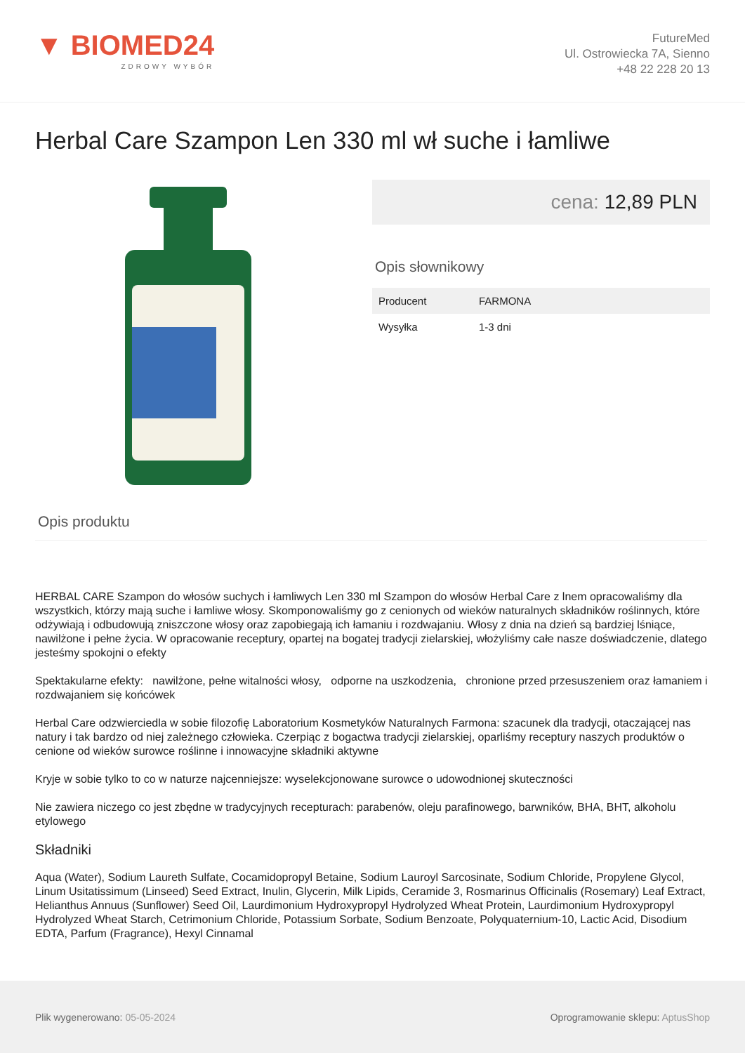▼ BIOMED24
ZDROWY WYBÓR
FutureMed
Ul. Ostrowiecka 7A, Sienno
+48 22 228 20 13
Herbal Care Szampon Len 330 ml wł suche i łamliwe
cena: 12,89 PLN
Opis słownikowy
| Producent | FARMONA |
| Wysyłka | 1-3 dni |
Opis produktu
HERBAL CARE Szampon do włosów suchych i łamliwych Len 330 ml Szampon do włosów Herbal Care z lnem opracowaliśmy dla wszystkich, którzy mają suche i łamliwe włosy. Skomponowaliśmy go z cenionych od wieków naturalnych składników roślinnych, które odżywiają i odbudowują zniszczone włosy oraz zapobiegają ich łamaniu i rozdwajaniu. Włosy z dnia na dzień są bardziej lśniące, nawilżone i pełne życia. W opracowanie receptury, opartej na bogatej tradycji zielarskiej, włożyliśmy całe nasze doświadczenie, dlatego jesteśmy spokojni o efekty
Spektakularne efekty: nawilżone, pełne witalności włosy, odporne na uszkodzenia, chronione przed przesuszeniem oraz łamaniem i rozdwajaniem się końcówek
Herbal Care odzwierciedla w sobie filozofię Laboratorium Kosmetyków Naturalnych Farmona: szacunek dla tradycji, otaczającej nas natury i tak bardzo od niej zależnego człowieka. Czerpiąc z bogactwa tradycji zielarskiej, oparliśmy receptury naszych produktów o cenione od wieków surowce roślinne i innowacyjne składniki aktywne
Kryje w sobie tylko to co w naturze najcenniejsze: wyselekcjonowane surowce o udowodnionej skuteczności
Nie zawiera niczego co jest zbędne w tradycyjnych recepturach: parabenów, oleju parafinowego, barwników, BHA, BHT, alkoholu etylowego
Składniki
Aqua (Water), Sodium Laureth Sulfate, Cocamidopropyl Betaine, Sodium Lauroyl Sarcosinate, Sodium Chloride, Propylene Glycol, Linum Usitatissimum (Linseed) Seed Extract, Inulin, Glycerin, Milk Lipids, Ceramide 3, Rosmarinus Officinalis (Rosemary) Leaf Extract, Helianthus Annuus (Sunflower) Seed Oil, Laurdimonium Hydroxypropyl Hydrolyzed Wheat Protein, Laurdimonium Hydroxypropyl Hydrolyzed Wheat Starch, Cetrimonium Chloride, Potassium Sorbate, Sodium Benzoate, Polyquaternium-10, Lactic Acid, Disodium EDTA, Parfum (Fragrance), Hexyl Cinnamal
Plik wygenerowano: 05-05-2024
Oprogramowanie sklepu: AptusShop